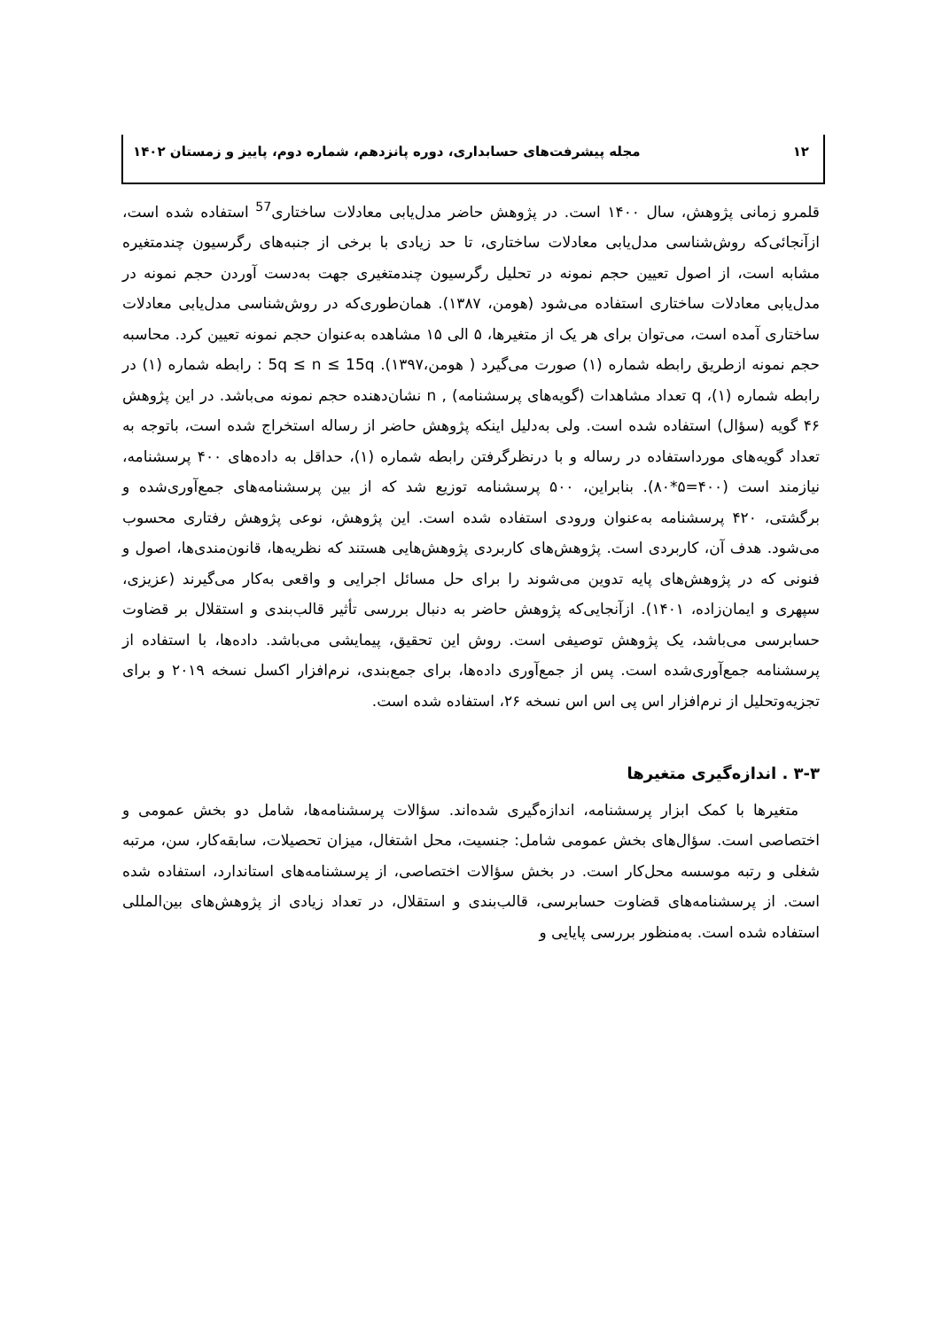۱۲ مجله پیشرفت‌های حسابداری، دوره پانزدهم، شماره دوم، پاییز و زمستان ۱۴۰۲
قلمرو زمانی پژوهش، سال ۱۴۰۰ است. در پژوهش حاضر مدل‌یابی معادلات ساختاری<sup>57</sup> استفاده شده است، ازآنجائی‌که روش‌شناسی مدل‌یابی معادلات ساختاری، تا حد زیادی با برخی از جنبه‌های رگرسیون چندمتغیره مشابه است، از اصول تعیین حجم نمونه در تحلیل رگرسیون چندمتغیری جهت به‌دست آوردن حجم نمونه در مدل‌یابی معادلات ساختاری استفاده می‌شود (هومن، ۱۳۸۷). همان‌طوری‌که در روش‌شناسی مدل‌یابی معادلات ساختاری آمده است، می‌توان برای هر یک از متغیرها، ۵ الی ۱۵ مشاهده به‌عنوان حجم نمونه تعیین کرد. محاسبه حجم نمونه ازطریق رابطه شماره (۱) صورت می‌گیرد ( هومن،۱۳۹۷). 5q ≤ n ≤ 15q : رابطه شماره (۱) در رابطه شماره (۱)، q تعداد مشاهدات (گویه‌های پرسشنامه) , n نشان‌دهنده حجم نمونه می‌باشد. در این پژوهش ۴۶ گویه (سؤال) استفاده شده است. ولی به‌دلیل اینکه پژوهش حاضر از رساله استخراج شده است، باتوجه به تعداد گویه‌های مورداستفاده در رساله و با درنظرگرفتن رابطه شماره (۱)، حداقل به داده‌های ۴۰۰ پرسشنامه، نیازمند است (۴۰۰=۵*۸۰). بنابراین، ۵۰۰ پرسشنامه توزیع شد که از بین پرسشنامه‌های جمع‌آوری‌شده و برگشتی، ۴۲۰ پرسشنامه به‌عنوان ورودی استفاده شده است. این پژوهش، نوعی پژوهش رفتاری محسوب می‌شود. هدف آن، کاربردی است. پژوهش‌های کاربردی پژوهش‌هایی هستند که نظریه‌ها، قانون‌مندی‌ها، اصول و فنونی که در پژوهش‌های پایه تدوین می‌شوند را برای حل مسائل اجرایی و واقعی به‌کار می‌گیرند (عزیزی، سپهری و ایمان‌زاده، ۱۴۰۱). ازآنجایی‌که پژوهش حاضر به دنبال بررسی تأثیر قالب‌بندی و استقلال بر قضاوت حسابرسی می‌باشد، یک پژوهش توصیفی است. روش این تحقیق، پیمایشی می‌باشد. داده‌ها، با استفاده از پرسشنامه جمع‌آوری‌شده است. پس از جمع‌آوری داده‌ها، برای جمع‌بندی، نرم‌افزار اکسل نسخه ۲۰۱۹ و برای تجزیه‌وتحلیل از نرم‌افزار اس پی اس اس نسخه ۲۶، استفاده شده است.
۳-۳ . اندازه‌گیری متغیرها
متغیرها با کمک ابزار پرسشنامه، اندازه‌گیری شده‌اند. سؤالات پرسشنامه‌ها، شامل دو بخش عمومی و اختصاصی است. سؤال‌های بخش عمومی شامل: جنسیت، محل اشتغال، میزان تحصیلات، سابقه‌کار، سن، مرتبه شغلی و رتبه موسسه محل‌کار است. در بخش سؤالات اختصاصی، از پرسشنامه‌های استاندارد، استفاده شده است. از پرسشنامه‌های قضاوت حسابرسی، قالب‌بندی و استقلال، در تعداد زیادی از پژوهش‌های بین‌المللی استفاده شده است. به‌منظور بررسی پایایی و